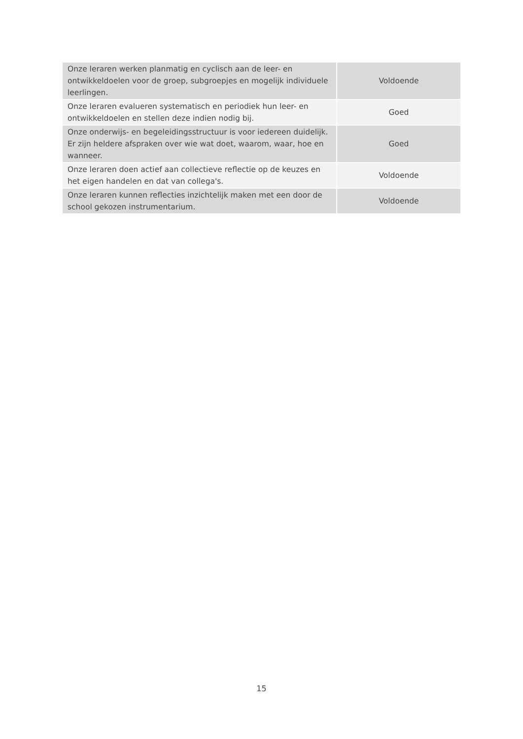| Onze leraren werken planmatig en cyclisch aan de leer- en ontwikkeldoelen voor de groep, subgroepjes en mogelijk individuele leerlingen. | Voldoende |
| Onze leraren evalueren systematisch en periodiek hun leer- en ontwikkeldoelen en stellen deze indien nodig bij. | Goed |
| Onze onderwijs- en begeleidingsstructuur is voor iedereen duidelijk. Er zijn heldere afspraken over wie wat doet, waarom, waar, hoe en wanneer. | Goed |
| Onze leraren doen actief aan collectieve reflectie op de keuzes en het eigen handelen en dat van collega's. | Voldoende |
| Onze leraren kunnen reflecties inzichtelijk maken met een door de school gekozen instrumentarium. | Voldoende |
15